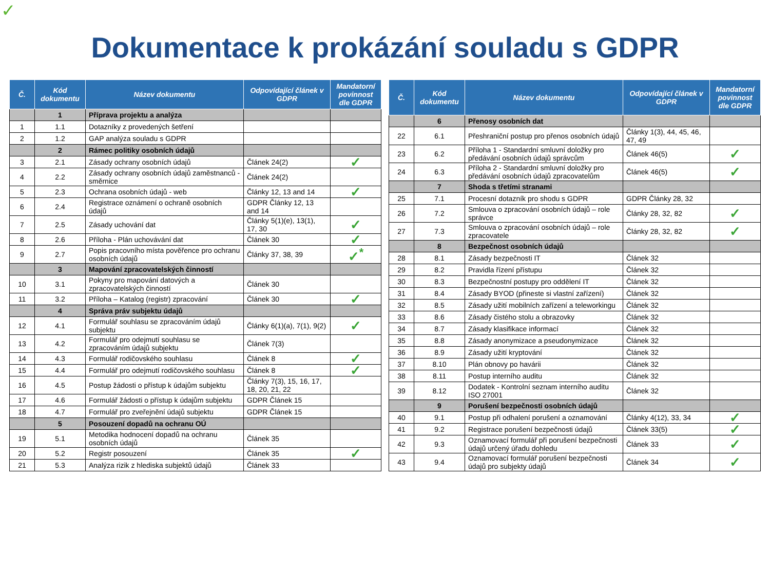✓
Dokumentace k prokázání souladu s GDPR
| Č. | Kód dokumentu | Název dokumentu | Odpovídající článek v GDPR | Mandatorní povinnost dle GDPR |
| --- | --- | --- | --- | --- |
| | 1 | Příprava projektu a analýza | | |
| 1 | 1.1 | Dotazníky z provedených šetření | | |
| 2 | 1.2 | GAP analýza souladu s GDPR | | |
| | 2 | Rámec politiky osobních údajů | | |
| 3 | 2.1 | Zásady ochrany osobních údajů | Článek 24(2) | ✓ |
| 4 | 2.2 | Zásady ochrany osobních údajů zaměstnanců - směrnice | Článek 24(2) | |
| 5 | 2.3 | Ochrana osobních údajů - web | Články 12, 13 and 14 | ✓ |
| 6 | 2.4 | Registrace oznámení o ochraně osobních údajů | GDPR Články 12, 13 and 14 | |
| 7 | 2.5 | Zásady uchování dat | Články 5(1)(e), 13(1), 17, 30 | ✓ |
| 8 | 2.6 | Příloha - Plán uchovávání dat | Článek 30 | ✓ |
| 9 | 2.7 | Popis pracovního místa pověřence pro ochranu osobních údajů | Články 37, 38, 39 | ✓<sup>*</sup> |
| | 3 | Mapování zpracovatelských činností | | |
| 10 | 3.1 | Pokyny pro mapování datových a zpracovatelských činností | Článek 30 | |
| 11 | 3.2 | Příloha – Katalog (registr) zpracování | Článek 30 | ✓ |
| | 4 | Správa práv subjektu údajů | | |
| 12 | 4.1 | Formulář souhlasu se zpracováním údajů subjektu | Články 6(1)(a), 7(1), 9(2) | ✓ |
| 13 | 4.2 | Formulář pro odejmutí souhlasu se zpracováním údajů subjektu | Článek 7(3) | |
| 14 | 4.3 | Formulář rodičovského souhlasu | Článek 8 | ✓ |
| 15 | 4.4 | Formulář pro odejmutí rodičovského souhlasu | Článek 8 | ✓ |
| 16 | 4.5 | Postup žádosti o přístup k údajům subjektu | Články 7(3), 15, 16, 17, 18, 20, 21, 22 | |
| 17 | 4.6 | Formulář žádosti o přístup k údajům subjektu | GDPR Článek 15 | |
| 18 | 4.7 | Formulář pro zveřejnění údajů subjektu | GDPR Článek 15 | |
| | 5 | Posouzení dopadů na ochranu OÚ | | |
| 19 | 5.1 | Metodika hodnocení dopadů na ochranu osobních údajů | Článek 35 | |
| 20 | 5.2 | Registr posouzení | Článek 35 | ✓ |
| 21 | 5.3 | Analýza rizik z hlediska subjektů údajů | Článek 33 | |
| Č. | Kód dokumentu | Název dokumentu | Odpovídající článek v GDPR | Mandatorní povinnost dle GDPR |
| --- | --- | --- | --- | --- |
| | 6 | Přenosy osobních dat | | |
| 22 | 6.1 | Přeshraniční postup pro přenos osobních údajů | Články 1(3), 44, 45, 46, 47, 49 | |
| 23 | 6.2 | Příloha 1 - Standardní smluvní doložky pro předávání osobních údajů správcům | Článek 46(5) | ✓ |
| 24 | 6.3 | Příloha 2 - Standardní smluvní doložky pro předávání osobních údajů zpracovatelům | Článek 46(5) | ✓ |
| | 7 | Shoda s třetími stranami | | |
| 25 | 7.1 | Procesní dotazník pro shodu s GDPR | GDPR Články 28, 32 | |
| 26 | 7.2 | Smlouva o zpracování osobních údajů – role správce | Články 28, 32, 82 | ✓ |
| 27 | 7.3 | Smlouva o zpracování osobních údajů – role zpracovatele | Články 28, 32, 82 | ✓ |
| | 8 | Bezpečnost osobních údajů | | |
| 28 | 8.1 | Zásady bezpečnosti IT | Článek 32 | |
| 29 | 8.2 | Pravidla řízení přístupu | Článek 32 | |
| 30 | 8.3 | Bezpečnostní postupy pro oddělení IT | Článek 32 | |
| 31 | 8.4 | Zásady BYOD (přineste si vlastní zařízení) | Článek 32 | |
| 32 | 8.5 | Zásady užití mobilních zařízení a teleworkingu | Článek 32 | |
| 33 | 8.6 | Zásady čistého stolu a obrazovky | Článek 32 | |
| 34 | 8.7 | Zásady klasifikace informací | Článek 32 | |
| 35 | 8.8 | Zásady anonymizace a pseudonymizace | Článek 32 | |
| 36 | 8.9 | Zásady užití kryptování | Článek 32 | |
| 37 | 8.10 | Plán obnovy po havárii | Článek 32 | |
| 38 | 8.11 | Postup interního auditu | Článek 32 | |
| 39 | 8.12 | Dodatek - Kontrolní seznam interního auditu ISO 27001 | Článek 32 | |
| | 9 | Porušení bezpečnosti osobních údajů | | |
| 40 | 9.1 | Postup při odhalení porušení a oznamování | Články 4(12), 33, 34 | ✓ |
| 41 | 9.2 | Registrace porušení bezpečnosti údajů | Článek 33(5) | ✓ |
| 42 | 9.3 | Oznamovací formulář při porušení bezpečnosti údajů určený úřadu dohledu | Článek 33 | ✓ |
| 43 | 9.4 | Oznamovací formulář porušení bezpečnosti údajů pro subjekty údajů | Článek 34 | ✓ |